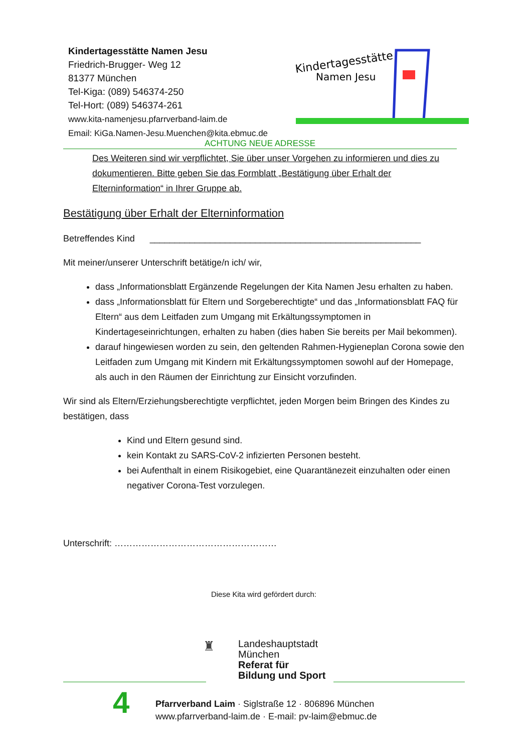Kindertagesstätte Namen Jesu
Friedrich-Brugger- Weg 12
81377 München
Tel-Kiga: (089) 546374-250
Tel-Hort: (089) 546374-261
www.kita-namenjesu.pfarrverband-laim.de
Email: KiGa.Namen-Jesu.Muenchen@kita.ebmuc.de
Kindertagesstätte
Namen Jesu
ACHTUNG NEUE ADRESSE
Des Weiteren sind wir verpflichtet, Sie über unser Vorgehen zu informieren und dies zu dokumentieren. Bitte geben Sie das Formblatt „Bestätigung über Erhalt der Elterninformation“ in Ihrer Gruppe ab.
Bestätigung über Erhalt der Elterninformation
Betreffendes Kind ______________________________________________________
Mit meiner/unserer Unterschrift betätige/n ich/ wir,
dass „Informationsblatt Ergänzende Regelungen der Kita Namen Jesu erhalten zu haben.
dass „Informationsblatt für Eltern und Sorgeberechtigte“ und das „Informationsblatt FAQ für Eltern“ aus dem Leitfaden zum Umgang mit Erkältungssymptomen in Kindertageseinrichtungen, erhalten zu haben (dies haben Sie bereits per Mail bekommen).
darauf hingewiesen worden zu sein, den geltenden Rahmen-Hygieneplan Corona sowie den Leitfaden zum Umgang mit Kindern mit Erkältungssymptomen sowohl auf der Homepage, als auch in den Räumen der Einrichtung zur Einsicht vorzufinden.
Wir sind als Eltern/Erziehungsberechtigte verpflichtet, jeden Morgen beim Bringen des Kindes zu bestätigen, dass
Kind und Eltern gesund sind.
kein Kontakt zu SARS-CoV-2 infizierten Personen besteht.
bei Aufenthalt in einem Risikogebiet, eine Quarantänezeit einzuhalten oder einen negativer Corona-Test vorzulegen.
Unterschrift: ………………………………………………
Diese Kita wird gefördert durch:
♜
Landeshauptstadt
München
Referat für
Bildung und Sport
Pfarrverband Laim · Siglstraße 12 · 806896 München
www.pfarrverband-laim.de · E-mail: pv-laim@ebmuc.de
4